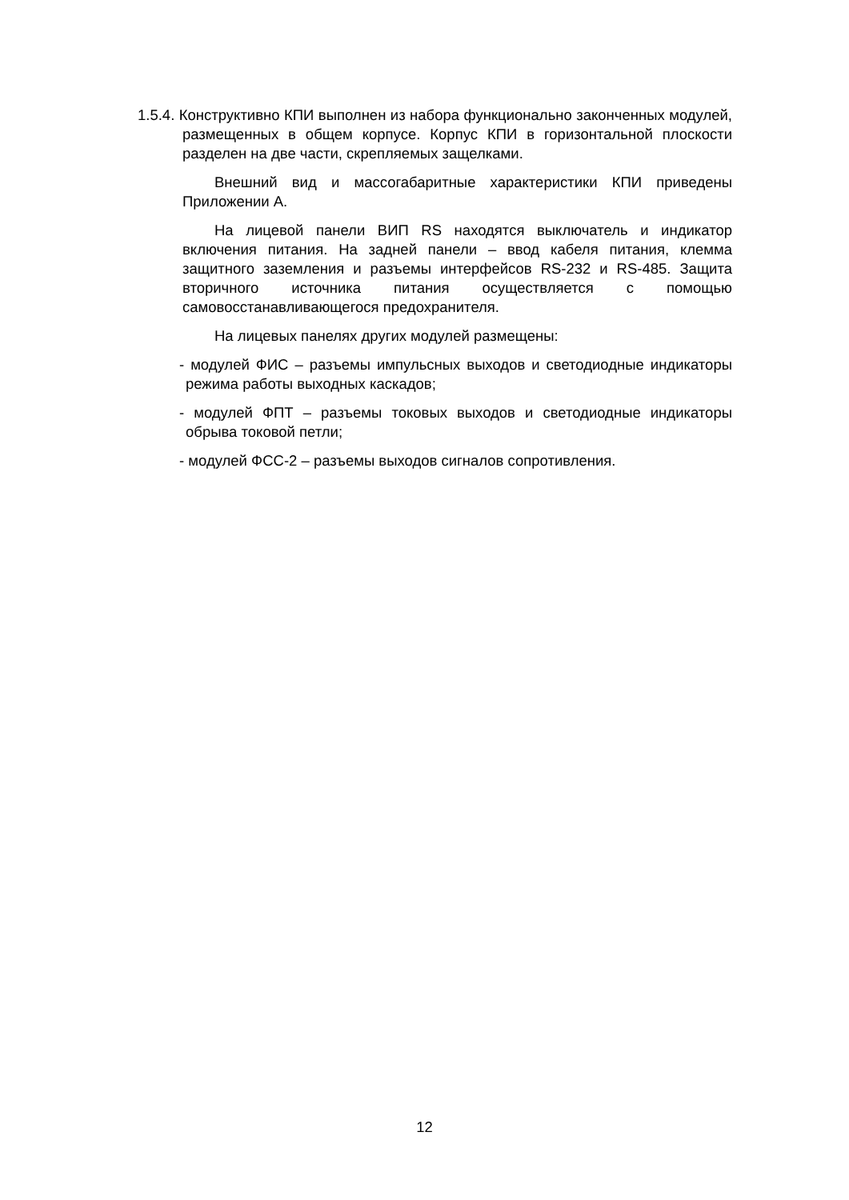1.5.4. Конструктивно КПИ выполнен из набора функционально законченных модулей, размещенных в общем корпусе. Корпус КПИ в горизонтальной плоскости разделен на две части, скрепляемых защелками.
Внешний вид и массогабаритные характеристики КПИ приведены Приложении А.
На лицевой панели ВИП RS находятся выключатель и индикатор включения питания. На задней панели – ввод кабеля питания, клемма защитного заземления и разъемы интерфейсов RS-232 и RS-485. Защита вторичного источника питания осуществляется с помощью самовосстанавливающегося предохранителя.
На лицевых панелях других модулей размещены:
- модулей ФИС – разъемы импульсных выходов и светодиодные индикаторы режима работы выходных каскадов;
- модулей ФПТ – разъемы токовых выходов и светодиодные индикаторы обрыва токовой петли;
- модулей ФСС-2 – разъемы выходов сигналов сопротивления.
12